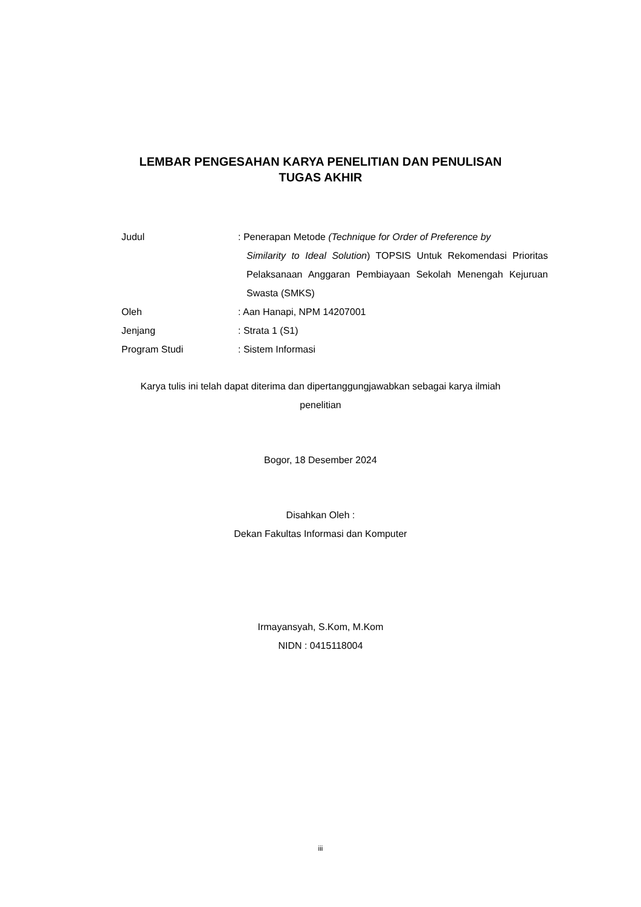LEMBAR PENGESAHAN KARYA PENELITIAN DAN PENULISAN
TUGAS AKHIR
Judul : Penerapan Metode (Technique for Order of Preference by
Similarity to Ideal Solution) TOPSIS Untuk Rekomendasi Prioritas Pelaksanaan Anggaran Pembiayaan Sekolah Menengah Kejuruan Swasta (SMKS)
Oleh : Aan Hanapi, NPM 14207001
Jenjang : Strata 1 (S1)
Program Studi : Sistem Informasi
Karya tulis ini telah dapat diterima dan dipertanggungjawabkan sebagai karya ilmiah
penelitian
Bogor, 18 Desember 2024
Disahkan Oleh :
Dekan Fakultas Informasi dan Komputer
Irmayansyah, S.Kom, M.Kom
NIDN : 0415118004
iii